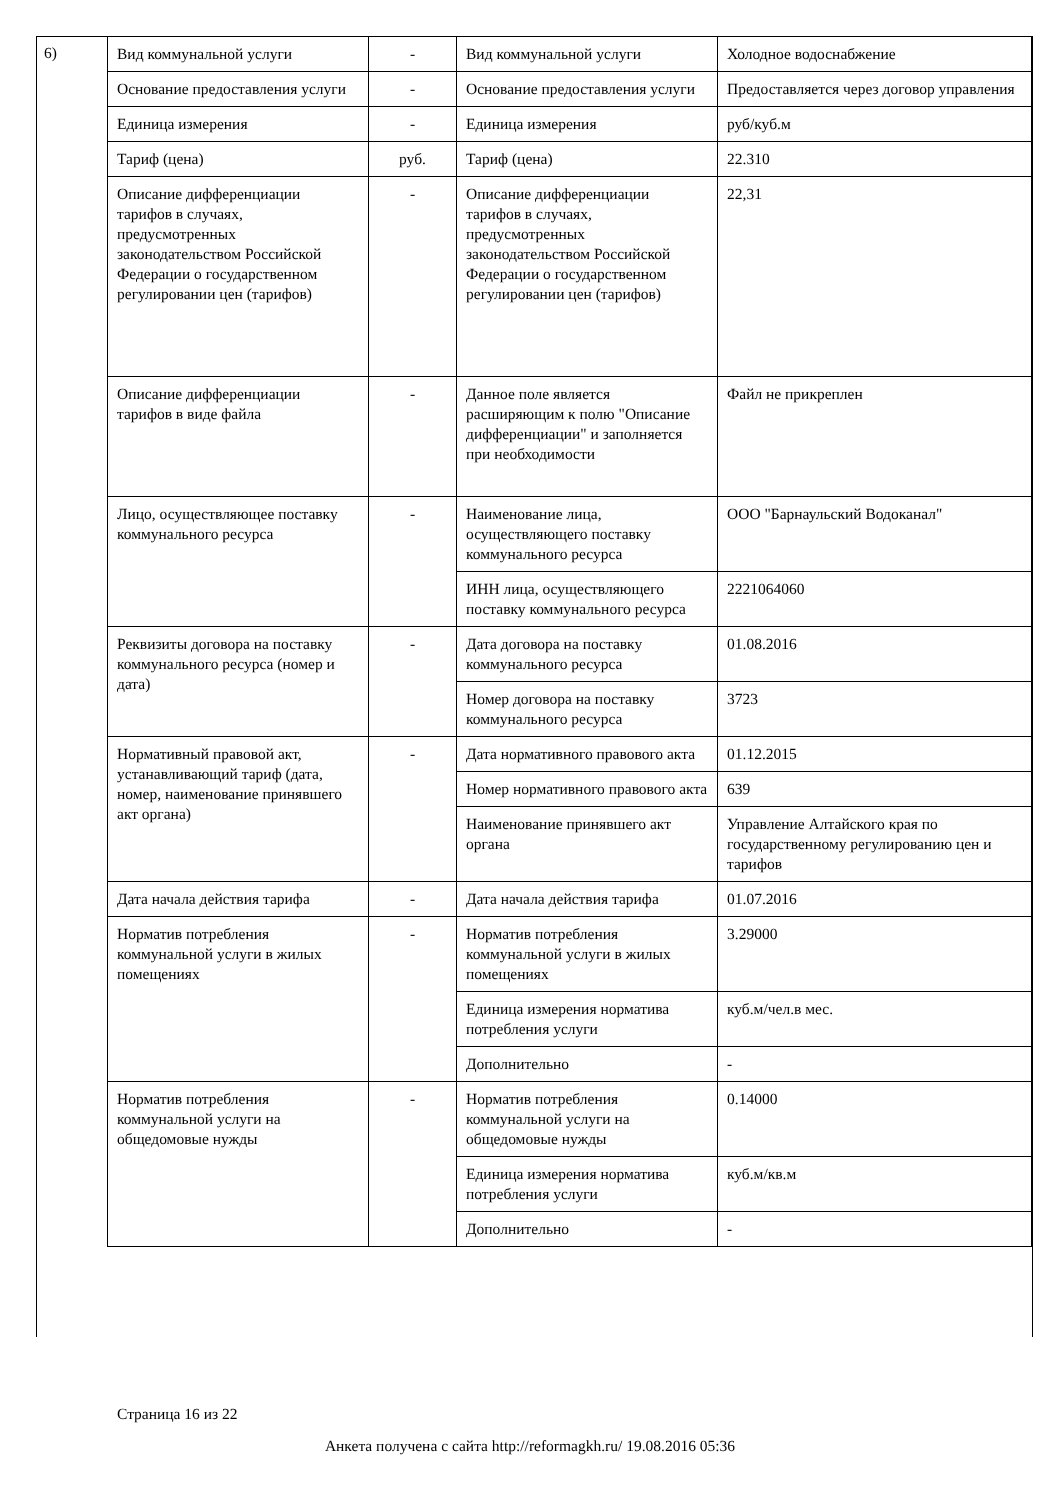6)
| Вид коммунальной услуги | - | Вид коммунальной услуги | Холодное водоснабжение |
| Основание предоставления услуги | - | Основание предоставления услуги | Предоставляется через договор управления |
| Единица измерения | - | Единица измерения | руб/куб.м |
| Тариф (цена) | руб. | Тариф (цена) | 22.310 |
| Описание дифференциации тарифов в случаях, предусмотренных законодательством Российской Федерации о государственном регулировании цен (тарифов) | - | Описание дифференциации тарифов в случаях, предусмотренных законодательством Российской Федерации о государственном регулировании цен (тарифов) | 22,31 |
| Описание дифференциации тарифов в виде файла | - | Данное поле является расширяющим к полю "Описание дифференциации" и заполняется при необходимости | Файл не прикреплен |
| Лицо, осуществляющее поставку коммунального ресурса | - | Наименование лица, осуществляющего поставку коммунального ресурса | ООО "Барнаульский Водоканал" |
| | | ИНН лица, осуществляющего поставку коммунального ресурса | 2221064060 |
| Реквизиты договора на поставку коммунального ресурса (номер и дата) | - | Дата договора на поставку коммунального ресурса | 01.08.2016 |
| | | Номер договора на поставку коммунального ресурса | 3723 |
| Нормативный правовой акт, устанавливающий тариф (дата, номер, наименование принявшего акт органа) | - | Дата нормативного правового акта | 01.12.2015 |
| | | Номер нормативного правового акта | 639 |
| | | Наименование принявшего акт органа | Управление Алтайского края по государственному регулированию цен и тарифов |
| Дата начала действия тарифа | - | Дата начала действия тарифа | 01.07.2016 |
| Норматив потребления коммунальной услуги в жилых помещениях | - | Норматив потребления коммунальной услуги в жилых помещениях | 3.29000 |
| | | Единица измерения норматива потребления услуги | куб.м/чел.в мес. |
| | | Дополнительно | - |
| Норматив потребления коммунальной услуги на общедомовые нужды | - | Норматив потребления коммунальной услуги на общедомовые нужды | 0.14000 |
| | | Единица измерения норматива потребления услуги | куб.м/кв.м |
| | | Дополнительно | - |
Страница 16 из 22
Анкета получена с сайта http://reformagkh.ru/ 19.08.2016 05:36